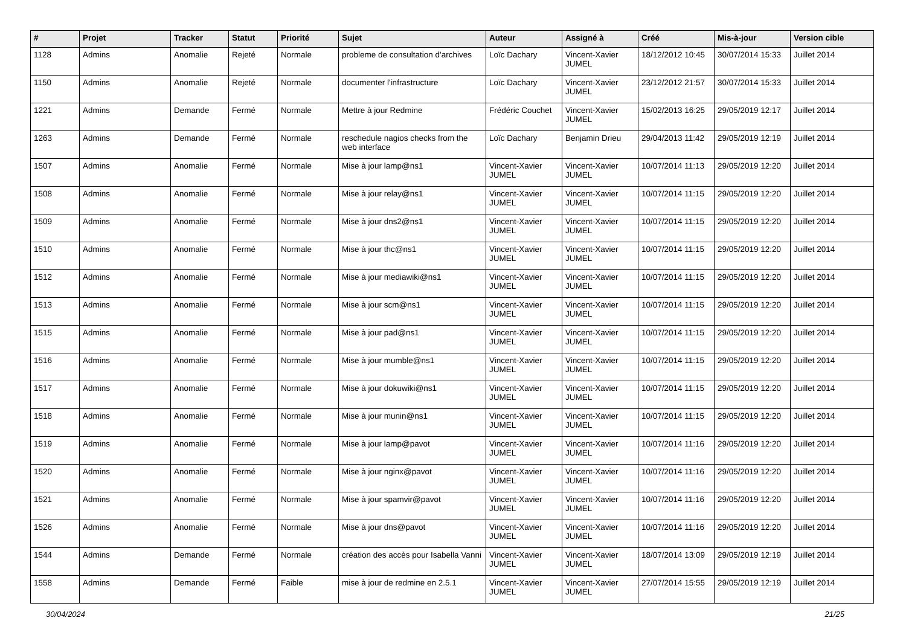| # | Projet | Tracker | Statut | Priorité | Sujet | Auteur | Assigné à | Créé | Mis-à-jour | Version cible |
| --- | --- | --- | --- | --- | --- | --- | --- | --- | --- | --- |
| 1128 | Admins | Anomalie | Rejeté | Normale | probleme de consultation d'archives | Loïc Dachary | Vincent-Xavier JUMEL | 18/12/2012 10:45 | 30/07/2014 15:33 | Juillet 2014 |
| 1150 | Admins | Anomalie | Rejeté | Normale | documenter l'infrastructure | Loïc Dachary | Vincent-Xavier JUMEL | 23/12/2012 21:57 | 30/07/2014 15:33 | Juillet 2014 |
| 1221 | Admins | Demande | Fermé | Normale | Mettre à jour Redmine | Frédéric Couchet | Vincent-Xavier JUMEL | 15/02/2013 16:25 | 29/05/2019 12:17 | Juillet 2014 |
| 1263 | Admins | Demande | Fermé | Normale | reschedule nagios checks from the web interface | Loïc Dachary | Benjamin Drieu | 29/04/2013 11:42 | 29/05/2019 12:19 | Juillet 2014 |
| 1507 | Admins | Anomalie | Fermé | Normale | Mise à jour lamp@ns1 | Vincent-Xavier JUMEL | Vincent-Xavier JUMEL | 10/07/2014 11:13 | 29/05/2019 12:20 | Juillet 2014 |
| 1508 | Admins | Anomalie | Fermé | Normale | Mise à jour relay@ns1 | Vincent-Xavier JUMEL | Vincent-Xavier JUMEL | 10/07/2014 11:15 | 29/05/2019 12:20 | Juillet 2014 |
| 1509 | Admins | Anomalie | Fermé | Normale | Mise à jour dns2@ns1 | Vincent-Xavier JUMEL | Vincent-Xavier JUMEL | 10/07/2014 11:15 | 29/05/2019 12:20 | Juillet 2014 |
| 1510 | Admins | Anomalie | Fermé | Normale | Mise à jour thc@ns1 | Vincent-Xavier JUMEL | Vincent-Xavier JUMEL | 10/07/2014 11:15 | 29/05/2019 12:20 | Juillet 2014 |
| 1512 | Admins | Anomalie | Fermé | Normale | Mise à jour mediawiki@ns1 | Vincent-Xavier JUMEL | Vincent-Xavier JUMEL | 10/07/2014 11:15 | 29/05/2019 12:20 | Juillet 2014 |
| 1513 | Admins | Anomalie | Fermé | Normale | Mise à jour scm@ns1 | Vincent-Xavier JUMEL | Vincent-Xavier JUMEL | 10/07/2014 11:15 | 29/05/2019 12:20 | Juillet 2014 |
| 1515 | Admins | Anomalie | Fermé | Normale | Mise à jour pad@ns1 | Vincent-Xavier JUMEL | Vincent-Xavier JUMEL | 10/07/2014 11:15 | 29/05/2019 12:20 | Juillet 2014 |
| 1516 | Admins | Anomalie | Fermé | Normale | Mise à jour mumble@ns1 | Vincent-Xavier JUMEL | Vincent-Xavier JUMEL | 10/07/2014 11:15 | 29/05/2019 12:20 | Juillet 2014 |
| 1517 | Admins | Anomalie | Fermé | Normale | Mise à jour dokuwiki@ns1 | Vincent-Xavier JUMEL | Vincent-Xavier JUMEL | 10/07/2014 11:15 | 29/05/2019 12:20 | Juillet 2014 |
| 1518 | Admins | Anomalie | Fermé | Normale | Mise à jour munin@ns1 | Vincent-Xavier JUMEL | Vincent-Xavier JUMEL | 10/07/2014 11:15 | 29/05/2019 12:20 | Juillet 2014 |
| 1519 | Admins | Anomalie | Fermé | Normale | Mise à jour lamp@pavot | Vincent-Xavier JUMEL | Vincent-Xavier JUMEL | 10/07/2014 11:16 | 29/05/2019 12:20 | Juillet 2014 |
| 1520 | Admins | Anomalie | Fermé | Normale | Mise à jour nginx@pavot | Vincent-Xavier JUMEL | Vincent-Xavier JUMEL | 10/07/2014 11:16 | 29/05/2019 12:20 | Juillet 2014 |
| 1521 | Admins | Anomalie | Fermé | Normale | Mise à jour spamvir@pavot | Vincent-Xavier JUMEL | Vincent-Xavier JUMEL | 10/07/2014 11:16 | 29/05/2019 12:20 | Juillet 2014 |
| 1526 | Admins | Anomalie | Fermé | Normale | Mise à jour dns@pavot | Vincent-Xavier JUMEL | Vincent-Xavier JUMEL | 10/07/2014 11:16 | 29/05/2019 12:20 | Juillet 2014 |
| 1544 | Admins | Demande | Fermé | Normale | création des accès pour Isabella Vanni | Vincent-Xavier JUMEL | Vincent-Xavier JUMEL | 18/07/2014 13:09 | 29/05/2019 12:19 | Juillet 2014 |
| 1558 | Admins | Demande | Fermé | Faible | mise à jour de redmine en 2.5.1 | Vincent-Xavier JUMEL | Vincent-Xavier JUMEL | 27/07/2014 15:55 | 29/05/2019 12:19 | Juillet 2014 |
30/04/2024 21/25